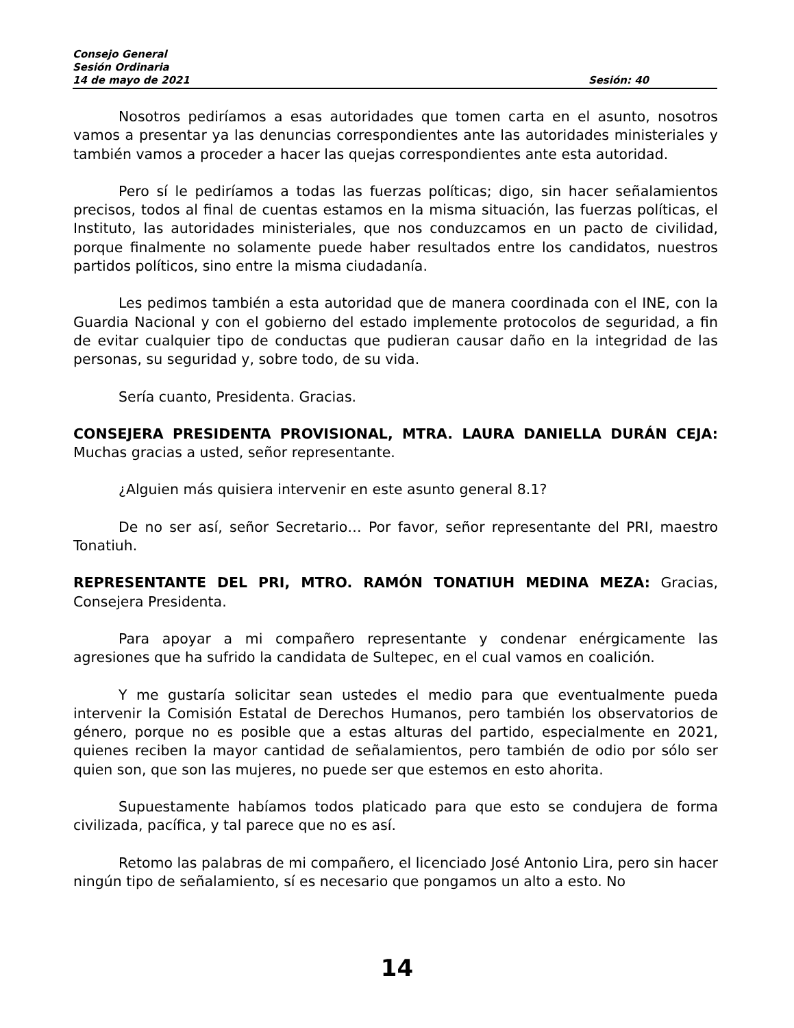Consejo General
Sesión Ordinaria
14 de mayo de 2021 Sesión: 40
Nosotros pediríamos a esas autoridades que tomen carta en el asunto, nosotros vamos a presentar ya las denuncias correspondientes ante las autoridades ministeriales y también vamos a proceder a hacer las quejas correspondientes ante esta autoridad.
Pero sí le pediríamos a todas las fuerzas políticas; digo, sin hacer señalamientos precisos, todos al final de cuentas estamos en la misma situación, las fuerzas políticas, el Instituto, las autoridades ministeriales, que nos conduzcamos en un pacto de civilidad, porque finalmente no solamente puede haber resultados entre los candidatos, nuestros partidos políticos, sino entre la misma ciudadanía.
Les pedimos también a esta autoridad que de manera coordinada con el INE, con la Guardia Nacional y con el gobierno del estado implemente protocolos de seguridad, a fin de evitar cualquier tipo de conductas que pudieran causar daño en la integridad de las personas, su seguridad y, sobre todo, de su vida.
Sería cuanto, Presidenta. Gracias.
CONSEJERA PRESIDENTA PROVISIONAL, MTRA. LAURA DANIELLA DURÁN CEJA: Muchas gracias a usted, señor representante.
¿Alguien más quisiera intervenir en este asunto general 8.1?
De no ser así, señor Secretario… Por favor, señor representante del PRI, maestro Tonatiuh.
REPRESENTANTE DEL PRI, MTRO. RAMÓN TONATIUH MEDINA MEZA: Gracias, Consejera Presidenta.
Para apoyar a mi compañero representante y condenar enérgicamente las agresiones que ha sufrido la candidata de Sultepec, en el cual vamos en coalición.
Y me gustaría solicitar sean ustedes el medio para que eventualmente pueda intervenir la Comisión Estatal de Derechos Humanos, pero también los observatorios de género, porque no es posible que a estas alturas del partido, especialmente en 2021, quienes reciben la mayor cantidad de señalamientos, pero también de odio por sólo ser quien son, que son las mujeres, no puede ser que estemos en esto ahorita.
Supuestamente habíamos todos platicado para que esto se condujera de forma civilizada, pacífica, y tal parece que no es así.
Retomo las palabras de mi compañero, el licenciado José Antonio Lira, pero sin hacer ningún tipo de señalamiento, sí es necesario que pongamos un alto a esto. No
14